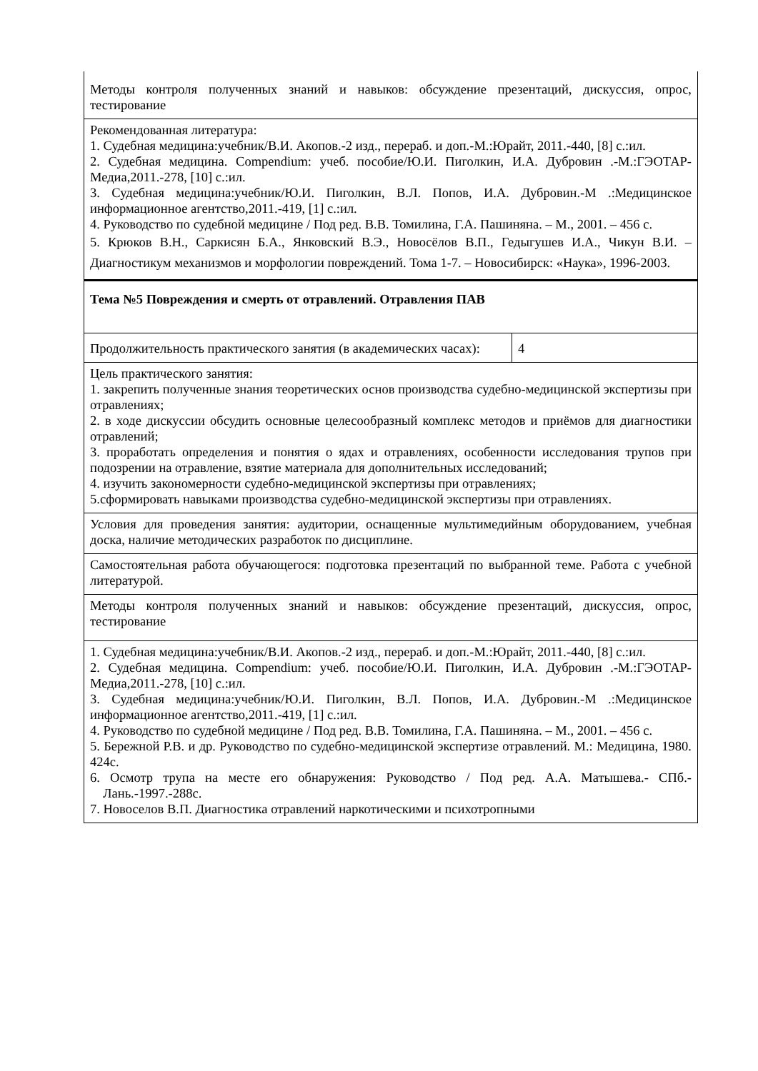| Методы контроля полученных знаний и навыков: обсуждение презентаций, дискуссия, опрос, тестирование | |
| Рекомендованная литература: 1. Судебная медицина:учебник/В.И. Акопов.-2 изд., перераб. и доп.-М.:Юрайт, 2011.-440, [8] с.:ил. 2. Судебная медицина. Compendium: учеб. пособие/Ю.И. Пиголкин, И.А. Дубровин .-М.:ГЭОТАР-Медиа,2011.-278, [10] с.:ил. 3. Судебная медицина:учебник/Ю.И. Пиголкин, В.Л. Попов, И.А. Дубровин.-М .:Медицинское информационное агентство,2011.-419, [1] с.:ил. 4. Руководство по судебной медицине / Под ред. В.В. Томилина, Г.А. Пашиняна. – М., 2001. – 456 с. 5. Крюков В.Н., Саркисян Б.А., Янковский В.Э., Новосёлов В.П., Гедыгушев И.А., Чикун В.И. – Диагностикум механизмов и морфологии повреждений. Тома 1-7. – Новосибирск: «Наука», 1996-2003. | |
| Тема №5 Повреждения и смерть от отравлений. Отравления ПАВ | |
| Продолжительность практического занятия (в академических часах): | 4 |
| Цель практического занятия: 1. закрепить полученные знания теоретических основ производства судебно-медицинской экспертизы при отравлениях; 2. в ходе дискуссии обсудить основные целесообразный комплекс методов и приёмов для диагностики отравлений; 3. проработать определения и понятия о ядах и отравлениях, особенности исследования трупов при подозрении на отравление, взятие материала для дополнительных исследований; 4. изучить закономерности судебно-медицинской экспертизы при отравлениях; 5.сформировать навыками производства судебно-медицинской экспертизы при отравлениях. | |
| Условия для проведения занятия: аудитории, оснащенные мультимедийным оборудованием, учебная доска, наличие методических разработок по дисциплине. | |
| Самостоятельная работа обучающегося: подготовка презентаций по выбранной теме. Работа с учебной литературой. | |
| Методы контроля полученных знаний и навыков: обсуждение презентаций, дискуссия, опрос, тестирование | |
| 1. Судебная медицина:учебник/В.И. Акопов.-2 изд., перераб. и доп.-М.:Юрайт, 2011.-440, [8] с.:ил. 2. Судебная медицина. Compendium: учеб. пособие/Ю.И. Пиголкин, И.А. Дубровин .-М.:ГЭОТАР-Медиа,2011.-278, [10] с.:ил. 3. Судебная медицина:учебник/Ю.И. Пиголкин, В.Л. Попов, И.А. Дубровин.-М .:Медицинское информационное агентство,2011.-419, [1] с.:ил. 4. Руководство по судебной медицине / Под ред. В.В. Томилина, Г.А. Пашиняна. – М., 2001. – 456 с. 5. Бережной Р.В. и др. Руководство по судебно-медицинской экспертизе отравлений. М.: Медицина, 1980. 424с. 6. Осмотр трупа на месте его обнаружения: Руководство / Под ред. А.А. Матышева.- СПб.-Лань.-1997.-288с. 7. Новоселов В.П. Диагностика отравлений наркотическими и психотропными | |